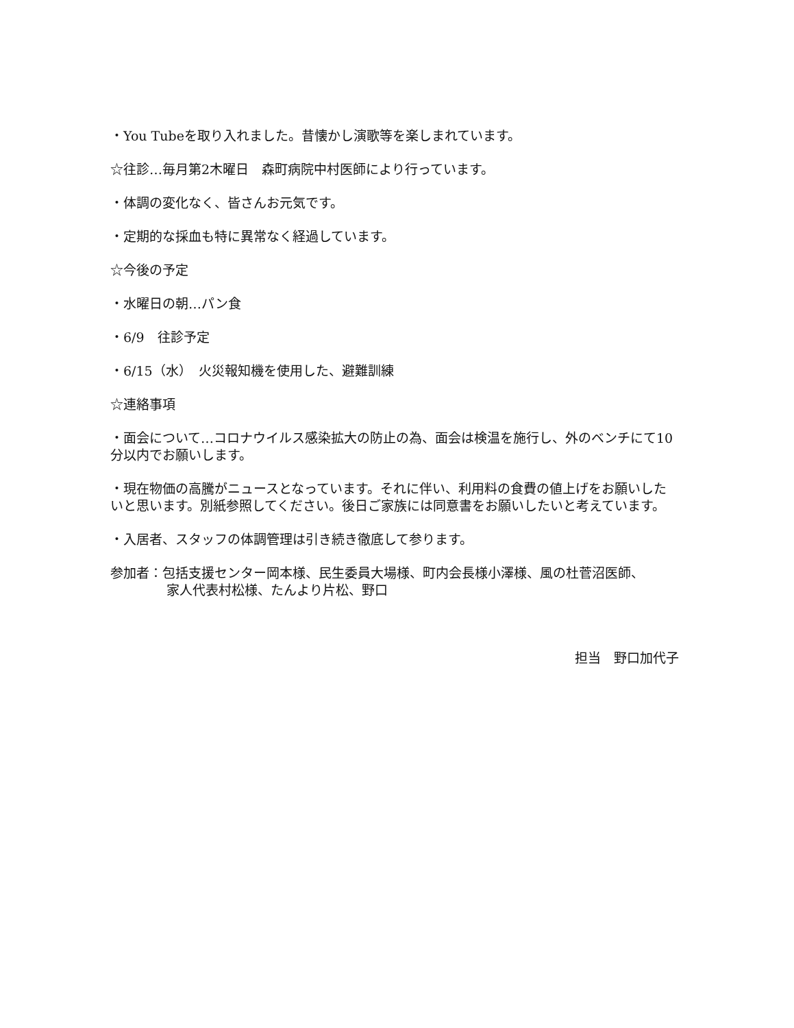・You Tubeを取り入れました。昔懐かし演歌等を楽しまれています。
☆往診…毎月第2木曜日　森町病院中村医師により行っています。
・体調の変化なく、皆さんお元気です。
・定期的な採血も特に異常なく経過しています。
☆今後の予定
・水曜日の朝…パン食
・6/9　往診予定
・6/15（水）　火災報知機を使用した、避難訓練
☆連絡事項
・面会について…コロナウイルス感染拡大の防止の為、面会は検温を施行し、外のベンチにて10分以内でお願いします。
・現在物価の高騰がニュースとなっています。それに伴い、利用料の食費の値上げをお願いしたいと思います。別紙参照してください。後日ご家族には同意書をお願いしたいと考えています。
・入居者、スタッフの体調管理は引き続き徹底して参ります。
参加者：包括支援センター岡本様、民生委員大場様、町内会長様小澤様、風の杜菅沼医師、
家人代表村松様、たんより片松、野口
担当　野口加代子